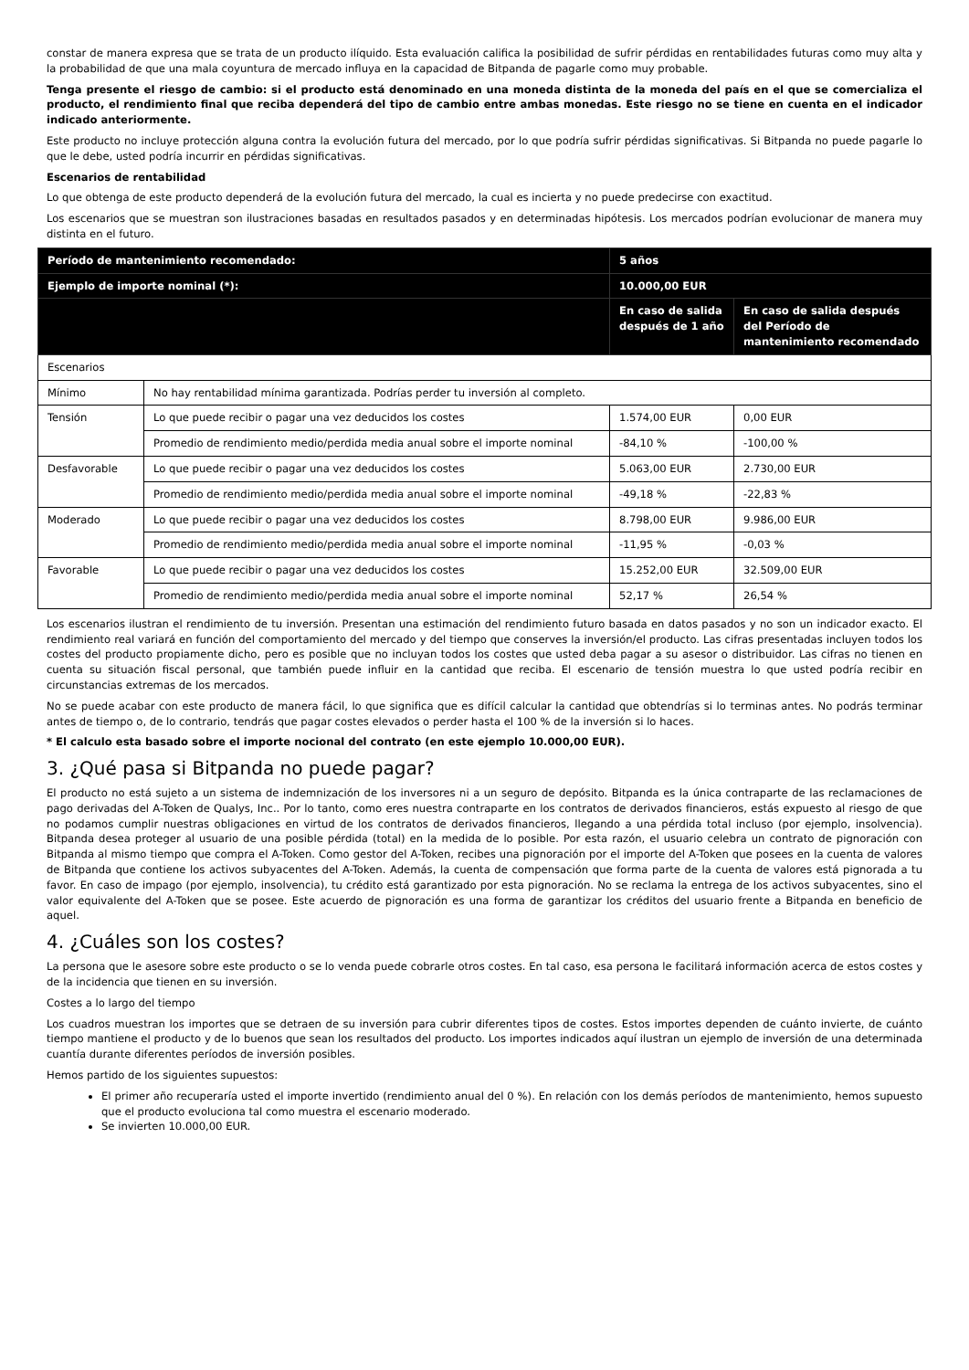constar de manera expresa que se trata de un producto ilíquido. Esta evaluación califica la posibilidad de sufrir pérdidas en rentabilidades futuras como muy alta y la probabilidad de que una mala coyuntura de mercado influya en la capacidad de Bitpanda de pagarle como muy probable.
Tenga presente el riesgo de cambio: si el producto está denominado en una moneda distinta de la moneda del país en el que se comercializa el producto, el rendimiento final que reciba dependerá del tipo de cambio entre ambas monedas. Este riesgo no se tiene en cuenta en el indicador indicado anteriormente.
Este producto no incluye protección alguna contra la evolución futura del mercado, por lo que podría sufrir pérdidas significativas. Si Bitpanda no puede pagarle lo que le debe, usted podría incurrir en pérdidas significativas.
Escenarios de rentabilidad
Lo que obtenga de este producto dependerá de la evolución futura del mercado, la cual es incierta y no puede predecirse con exactitud.
Los escenarios que se muestran son ilustraciones basadas en resultados pasados y en determinadas hipótesis. Los mercados podrían evolucionar de manera muy distinta en el futuro.
| Período de mantenimiento recomendado: | | 5 años | |
| Ejemplo de importe nominal (*): | | 10.000,00 EUR | |
| | | En caso de salida después de 1 año | En caso de salida después del Período de mantenimiento recomendado |
| Escenarios | | | |
| Mínimo | No hay rentabilidad mínima garantizada. Podrías perder tu inversión al completo. | | |
| Tensión | Lo que puede recibir o pagar una vez deducidos los costes | 1.574,00 EUR | 0,00 EUR |
| | Promedio de rendimiento medio/perdida media anual sobre el importe nominal | -84,10 % | -100,00 % |
| Desfavorable | Lo que puede recibir o pagar una vez deducidos los costes | 5.063,00 EUR | 2.730,00 EUR |
| | Promedio de rendimiento medio/perdida media anual sobre el importe nominal | -49,18 % | -22,83 % |
| Moderado | Lo que puede recibir o pagar una vez deducidos los costes | 8.798,00 EUR | 9.986,00 EUR |
| | Promedio de rendimiento medio/perdida media anual sobre el importe nominal | -11,95 % | -0,03 % |
| Favorable | Lo que puede recibir o pagar una vez deducidos los costes | 15.252,00 EUR | 32.509,00 EUR |
| | Promedio de rendimiento medio/perdida media anual sobre el importe nominal | 52,17 % | 26,54 % |
Los escenarios ilustran el rendimiento de tu inversión. Presentan una estimación del rendimiento futuro basada en datos pasados y no son un indicador exacto. El rendimiento real variará en función del comportamiento del mercado y del tiempo que conserves la inversión/el producto. Las cifras presentadas incluyen todos los costes del producto propiamente dicho, pero es posible que no incluyan todos los costes que usted deba pagar a su asesor o distribuidor. Las cifras no tienen en cuenta su situación fiscal personal, que también puede influir en la cantidad que reciba. El escenario de tensión muestra lo que usted podría recibir en circunstancias extremas de los mercados.
No se puede acabar con este producto de manera fácil, lo que significa que es difícil calcular la cantidad que obtendrías si lo terminas antes. No podrás terminar antes de tiempo o, de lo contrario, tendrás que pagar costes elevados o perder hasta el 100 % de la inversión si lo haces.
* El calculo esta basado sobre el importe nocional del contrato (en este ejemplo 10.000,00 EUR).
3. ¿Qué pasa si Bitpanda no puede pagar?
El producto no está sujeto a un sistema de indemnización de los inversores ni a un seguro de depósito. Bitpanda es la única contraparte de las reclamaciones de pago derivadas del A-Token de Qualys, Inc.. Por lo tanto, como eres nuestra contraparte en los contratos de derivados financieros, estás expuesto al riesgo de que no podamos cumplir nuestras obligaciones en virtud de los contratos de derivados financieros, llegando a una pérdida total incluso (por ejemplo, insolvencia). Bitpanda desea proteger al usuario de una posible pérdida (total) en la medida de lo posible. Por esta razón, el usuario celebra un contrato de pignoración con Bitpanda al mismo tiempo que compra el A-Token. Como gestor del A-Token, recibes una pignoración por el importe del A-Token que posees en la cuenta de valores de Bitpanda que contiene los activos subyacentes del A-Token. Además, la cuenta de compensación que forma parte de la cuenta de valores está pignorada a tu favor. En caso de impago (por ejemplo, insolvencia), tu crédito está garantizado por esta pignoración. No se reclama la entrega de los activos subyacentes, sino el valor equivalente del A-Token que se posee. Este acuerdo de pignoración es una forma de garantizar los créditos del usuario frente a Bitpanda en beneficio de aquel.
4. ¿Cuáles son los costes?
La persona que le asesore sobre este producto o se lo venda puede cobrarle otros costes. En tal caso, esa persona le facilitará información acerca de estos costes y de la incidencia que tienen en su inversión.
Costes a lo largo del tiempo
Los cuadros muestran los importes que se detraen de su inversión para cubrir diferentes tipos de costes. Estos importes dependen de cuánto invierte, de cuánto tiempo mantiene el producto y de lo buenos que sean los resultados del producto. Los importes indicados aquí ilustran un ejemplo de inversión de una determinada cuantía durante diferentes períodos de inversión posibles.
Hemos partido de los siguientes supuestos:
El primer año recuperaría usted el importe invertido (rendimiento anual del 0 %). En relación con los demás períodos de mantenimiento, hemos supuesto que el producto evoluciona tal como muestra el escenario moderado.
Se invierten 10.000,00 EUR.